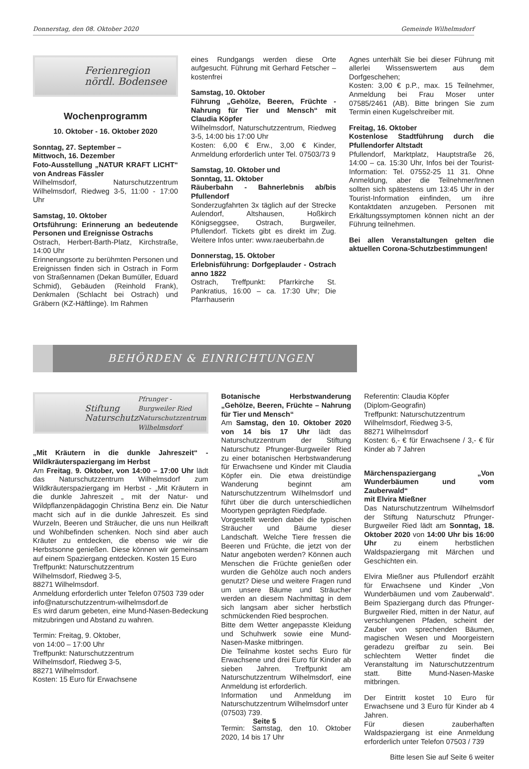Donnerstag, den 08. Oktober 2020 Gemeinde Wilhelmsdorf
Ferienregion
nördl. Bodensee
Wochenprogramm
10. Oktober - 16. Oktober 2020
Sonntag, 27. September –
Mittwoch, 16. Dezember
Foto-Ausstellung „NATUR KRAFT LICHT“ von Andreas Fässler
Wilhelmsdorf, Naturschutzzentrum Wilhelmsdorf, Riedweg 3-5, 11:00 - 17:00 Uhr
Samstag, 10. Oktober
Ortsführung: Erinnerung an bedeutende Personen und Ereignisse Ostrachs
Ostrach, Herbert-Barth-Platz, Kirchstraße, 14:00 Uhr
Erinnerungsorte zu berühmten Personen und Ereignissen finden sich in Ostrach in Form von Straßennamen (Dekan Bumüller, Eduard Schmid), Gebäuden (Reinhold Frank), Denkmalen (Schlacht bei Ostrach) und Gräbern (KZ-Häftlinge). Im Rahmen
eines Rundgangs werden diese Orte aufgesucht. Führung mit Gerhard Fetscher – kostenfrei
Samstag, 10. Oktober
Führung „Gehölze, Beeren, Früchte - Nahrung für Tier und Mensch“ mit Claudia Köpfer
Wilhelmsdorf, Naturschutzzentrum, Riedweg 3-5, 14:00 bis 17:00 Uhr
Kosten: 6,00 € Erw., 3,00 € Kinder, Anmeldung erforderlich unter Tel. 07503/73 9
Samstag, 10. Oktober und
Sonntag, 11. Oktober
Räuberbahn - Bahnerlebnis ab/bis Pfullendorf
Sonderzugfahrten 3x täglich auf der Strecke Aulendorf, Altshausen, Hoßkirch Königseggsee, Ostrach, Burgweiler, Pfullendorf. Tickets gibt es direkt im Zug. Weitere Infos unter: www.raeuberbahn.de
Donnerstag, 15. Oktober
Erlebnisführung: Dorfgeplauder - Ostrach anno 1822
Ostrach, Treffpunkt: Pfarrkirche St. Pankratius, 16:00 – ca. 17:30 Uhr; Die Pfarrhauserin
Agnes unterhält Sie bei dieser Führung mit allerlei Wissenswertem aus dem Dorfgeschehen;
Kosten: 3,00 € p.P., max. 15 Teilnehmer, Anmeldung bei Frau Moser unter 07585/2461 (AB). Bitte bringen Sie zum Termin einen Kugelschreiber mit.
Freitag, 16. Oktober
Kostenlose Stadtführung durch die Pfullendorfer Altstadt
Pfullendorf, Marktplatz, Hauptstraße 26, 14:00 – ca. 15:30 Uhr, Infos bei der Tourist-Information: Tel. 07552-25 11 31. Ohne Anmeldung, aber die Teilnehmer/Innen sollten sich spätestens um 13:45 Uhr in der Tourist-Information einfinden, um ihre Kontaktdaten anzugeben. Personen mit Erkältungssymptomen können nicht an der Führung teilnehmen.
Bei allen Veranstaltungen gelten die aktuellen Corona-Schutzbestimmungen!
BEHÖRDEN & EINRICHTUNGEN
Stiftung Naturschutz
Pfrunger - Burgweiler Ried
Naturschutzzentrum Wilhelmsdorf
„Mit Kräutern in die dunkle Jahreszeit“ - Wildkräuterspaziergang im Herbst
Am Freitag, 9. Oktober, von 14:00 – 17:00 Uhr lädt das Naturschutzzentrum Wilhelmsdorf zum Wildkräuterspaziergang im Herbst - „Mit Kräutern in die dunkle Jahreszeit „ mit der Natur- und Wildpflanzenpädagogin Christina Benz ein. Die Natur macht sich auf in die dunkle Jahreszeit. Es sind Wurzeln, Beeren und Sträucher, die uns nun Heilkraft und Wohlbefinden schenken. Noch sind aber auch Kräuter zu entdecken, die ebenso wie wir die Herbstsonne genießen. Diese können wir gemeinsam auf einem Spaziergang entdecken. Kosten 15 Euro
Treffpunkt: Naturschutzzentrum
Wilhelmsdorf, Riedweg 3-5,
88271 Wilhelmsdorf.
Anmeldung erforderlich unter Telefon 07503 739 oder
info@naturschutzzentrum-wilhelmsdorf.de
Es wird darum gebeten, eine Mund-Nasen-Bedeckung mitzubringen und Abstand zu wahren.
Termin: Freitag, 9. Oktober,
von 14:00 – 17:00 Uhr
Treffpunkt: Naturschutzzentrum
Wilhelmsdorf, Riedweg 3-5,
88271 Wilhelmsdorf.
Kosten: 15 Euro für Erwachsene
Botanische Herbstwanderung „Gehölze, Beeren, Früchte – Nahrung für Tier und Mensch“
Am Samstag, den 10. Oktober 2020 von 14 bis 17 Uhr lädt das Naturschutzzentrum der Stiftung Naturschutz Pfrunger-Burgweiler Ried zu einer botanischen Herbstwanderung für Erwachsene und Kinder mit Claudia Köpfer ein. Die etwa dreistündige Wanderung beginnt am Naturschutzzentrum Wilhelmsdorf und führt über die durch unterschiedlichen Moortypen geprägten Riedpfade.
Vorgestellt werden dabei die typischen Sträucher und Bäume dieser Landschaft. Welche Tiere fressen die Beeren und Früchte, die jetzt von der Natur angeboten werden? Können auch Menschen die Früchte genießen oder wurden die Gehölze auch noch anders genutzt? Diese und weitere Fragen rund um unsere Bäume und Sträucher werden an diesem Nachmittag in dem sich langsam aber sicher herbstlich schmückenden Ried besprochen.
Bitte dem Wetter angepasste Kleidung und Schuhwerk sowie eine Mund-Nasen-Maske mitbringen.
Die Teilnahme kostet sechs Euro für Erwachsene und drei Euro für Kinder ab sieben Jahren. Treffpunkt am Naturschutzzentrum Wilhelmsdorf, eine Anmeldung ist erforderlich.
Information und Anmeldung im Naturschutzzentrum Wilhelmsdorf unter
(07503) 739.
Termin: Samstag, den 10. Oktober 2020, 14 bis 17 Uhr
Referentin: Claudia Köpfer
(Diplom-Geografin)
Treffpunkt: Naturschutzzentrum
Wilhelmsdorf, Riedweg 3-5,
88271 Wilhelmsdorf
Kosten: 6,- € für Erwachsene / 3,- € für Kinder ab 7 Jahren
Märchenspaziergang „Von Wunderbäumen und vom Zauberwald“
mit Elvira Mießner
Das Naturschutzzentrum Wilhelmsdorf der Stiftung Naturschutz Pfrunger-Burgweiler Ried lädt am Sonntag, 18. Oktober 2020 von 14:00 Uhr bis 16:00 Uhr zu einem herbstlichen Waldspaziergang mit Märchen und Geschichten ein.
Elvira Mießner aus Pfullendorf erzählt für Erwachsene und Kinder „Von Wunderbäumen und vom Zauberwald“. Beim Spaziergang durch das Pfrunger-Burgweiler Ried, mitten in der Natur, auf verschlungenen Pfaden, scheint der Zauber von sprechenden Bäumen, magischen Wesen und Moorgeistern geradezu greifbar zu sein. Bei schlechtem Wetter findet die Veranstaltung im Naturschutzzentrum statt. Bitte Mund-Nasen-Maske mitbringen.
Der Eintritt kostet 10 Euro für Erwachsene und 3 Euro für Kinder ab 4 Jahren.
Für diesen zauberhaften Waldspaziergang ist eine Anmeldung erforderlich unter Telefon 07503 / 739
Bitte lesen Sie auf Seite 6 weiter
Seite 5